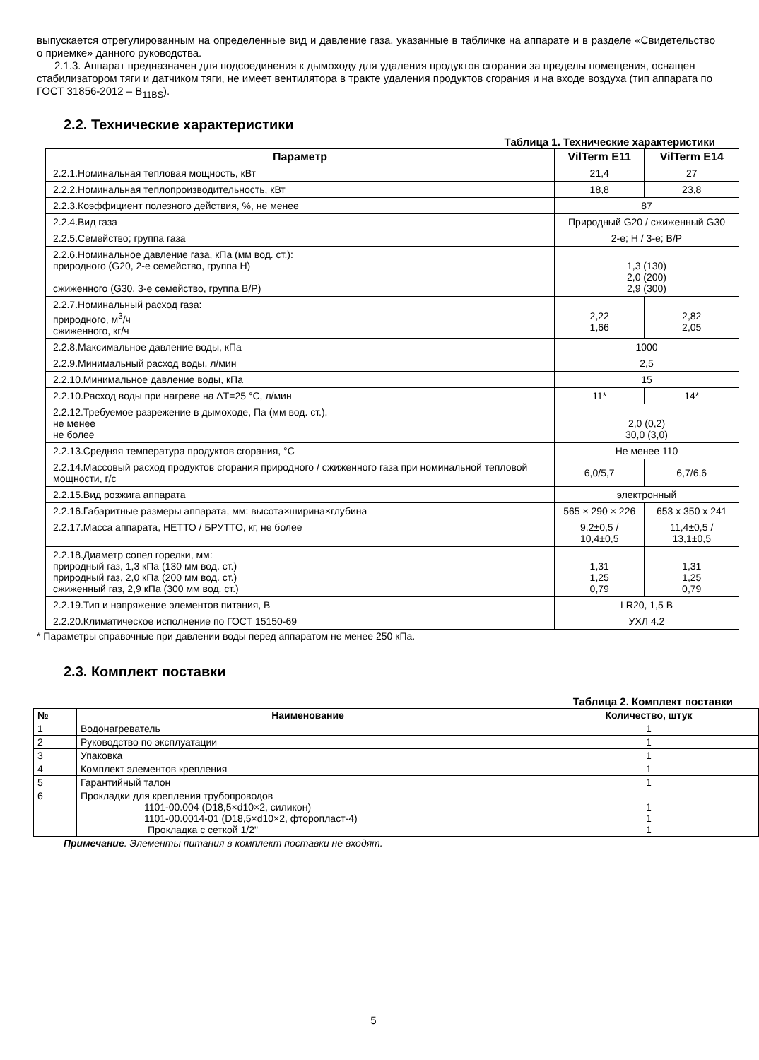выпускается отрегулированным на определенные вид и давление газа, указанные в табличке на аппарате и в разделе «Свидетельство о приемке» данного руководства.
2.1.3. Аппарат предназначен для подсоединения к дымоходу для удаления продуктов сгорания за пределы помещения, оснащен стабилизатором тяги и датчиком тяги, не имеет вентилятора в тракте удаления продуктов сгорания и на входе воздуха (тип аппарата по ГОСТ 31856-2012 – B<sub>11BS</sub>).
2.2. Технические характеристики
Таблица 1. Технические характеристики
| Параметр | VilTerm E11 | VilTerm E14 |
| --- | --- | --- |
| 2.2.1.Номинальная тепловая мощность, кВт | 21,4 | 27 |
| 2.2.2.Номинальная теплопроизводительность, кВт | 18,8 | 23,8 |
| 2.2.3.Коэффициент полезного действия, %, не менее | 87 | |
| 2.2.4.Вид газа | Природный G20 / сжиженный G30 | |
| 2.2.5.Семейство; группа газа | 2-е; H / 3-е; B/P | |
| 2.2.6.Номинальное давление газа, кПа (мм вод. ст.): природного (G20, 2-е семейство, группа H) сжиженного (G30, 3-е семейство, группа B/P) | 1,3 (130) 2,0 (200) 2,9 (300) | |
| 2.2.7.Номинальный расход газа: природного, м<sup>3</sup>/ч сжиженного, кг/ч | 2,22 1,66 | 2,82 2,05 |
| 2.2.8.Максимальное давление воды, кПа | 1000 | |
| 2.2.9.Минимальный расход воды, л/мин | 2,5 | |
| 2.2.10.Минимальное давление воды, кПа | 15 | |
| 2.2.10.Расход воды при нагреве на ΔT=25 °C, л/мин | 11* | 14* |
| 2.2.12.Требуемое разрежение в дымоходе, Па (мм вод. ст.), не менее не более | 2,0 (0,2) 30,0 (3,0) | |
| 2.2.13.Средняя температура продуктов сгорания, °C | Не менее 110 | |
| 2.2.14.Массовый расход продуктов сгорания природного / сжиженного газа при номинальной тепловой мощности, г/с | 6,0/5,7 | 6,7/6,6 |
| 2.2.15.Вид розжига аппарата | электронный | |
| 2.2.16.Габаритные размеры аппарата, мм: высота×ширина×глубина | 565 × 290 × 226 | 653 x 350 x 241 |
| 2.2.17.Масса аппарата, НЕТТО / БРУТТО, кг, не более | 9,2±0,5 / 10,4±0,5 | 11,4±0,5 / 13,1±0,5 |
| 2.2.18.Диаметр сопел горелки, мм: природный газ, 1,3 кПа (130 мм вод. ст.) природный газ, 2,0 кПа (200 мм вод. ст.) сжиженный газ, 2,9 кПа (300 мм вод. ст.) | 1,31 1,25 0,79 | 1,31 1,25 0,79 |
| 2.2.19.Тип и напряжение элементов питания, В | LR20, 1,5 В | |
| 2.2.20.Климатическое исполнение по ГОСТ 15150-69 | УХЛ 4.2 | |
* Параметры справочные при давлении воды перед аппаратом не менее 250 кПа.
2.3. Комплект поставки
Таблица 2. Комплект поставки
| № | Наименование | Количество, штук |
| --- | --- | --- |
| 1 | Водонагреватель | 1 |
| 2 | Руководство по эксплуатации | 1 |
| 3 | Упаковка | 1 |
| 4 | Комплект элементов крепления | 1 |
| 5 | Гарантийный талон | 1 |
| 6 | Прокладки для крепления трубопроводов 1101-00.004 (D18,5×d10×2, силикон) 1101-00.0014-01 (D18,5×d10×2, фторопласт-4) Прокладка с сеткой 1/2" | 1 1 1 |
Примечание. Элементы питания в комплект поставки не входят.
5